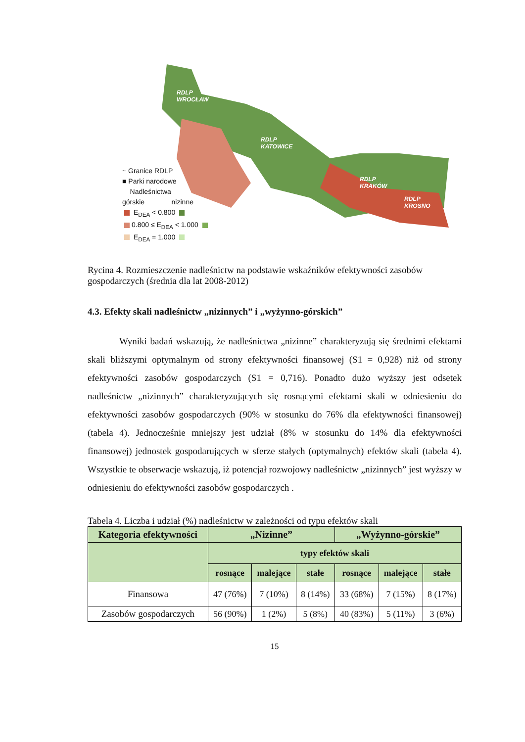~ Granice RDLP
■ Parki narodowe
Nadleśnictwa
górskie nizinne
E<sub>DEA</sub> < 0.800
0.800 ≤ E<sub>DEA</sub> < 1.000
E<sub>DEA</sub> = 1.000
RDLP
WROCŁAW
RDLP
KATOWICE
RDLP
KRAKÓW
RDLP
KROSNO
Rycina 4. Rozmieszczenie nadleśnictw na podstawie wskaźników efektywności zasobów gospodarczych (średnia dla lat 2008-2012)
4.3. Efekty skali nadleśnictw „nizinnych” i „wyżynno-górskich”
Wyniki badań wskazują, że nadleśnictwa „nizinne” charakteryzują się średnimi efektami skali bliższymi optymalnym od strony efektywności finansowej (S1 = 0,928) niż od strony efektywności zasobów gospodarczych (S1 = 0,716). Ponadto dużo wyższy jest odsetek nadleśnictw „nizinnych” charakteryzujących się rosnącymi efektami skali w odniesieniu do efektywności zasobów gospodarczych (90% w stosunku do 76% dla efektywności finansowej) (tabela 4). Jednocześnie mniejszy jest udział (8% w stosunku do 14% dla efektywności finansowej) jednostek gospodarujących w sferze stałych (optymalnych) efektów skali (tabela 4). Wszystkie te obserwacje wskazują, iż potencjał rozwojowy nadleśnictw „nizinnych” jest wyższy w odniesieniu do efektywności zasobów gospodarczych .
Tabela 4. Liczba i udział (%) nadleśnictw w zależności od typu efektów skali
| Kategoria efektywności | „Nizinne” | | | „Wyżynno-górskie” | | |
| --- | --- | --- | --- | --- | --- | --- |
| | typy efektów skali | | | | | |
| | rosnące | malejące | stałe | rosnące | malejące | stałe |
| Finansowa | 47 (76%) | 7 (10%) | 8 (14%) | 33 (68%) | 7 (15%) | 8 (17%) |
| Zasobów gospodarczych | 56 (90%) | 1 (2%) | 5 (8%) | 40 (83%) | 5 (11%) | 3 (6%) |
15